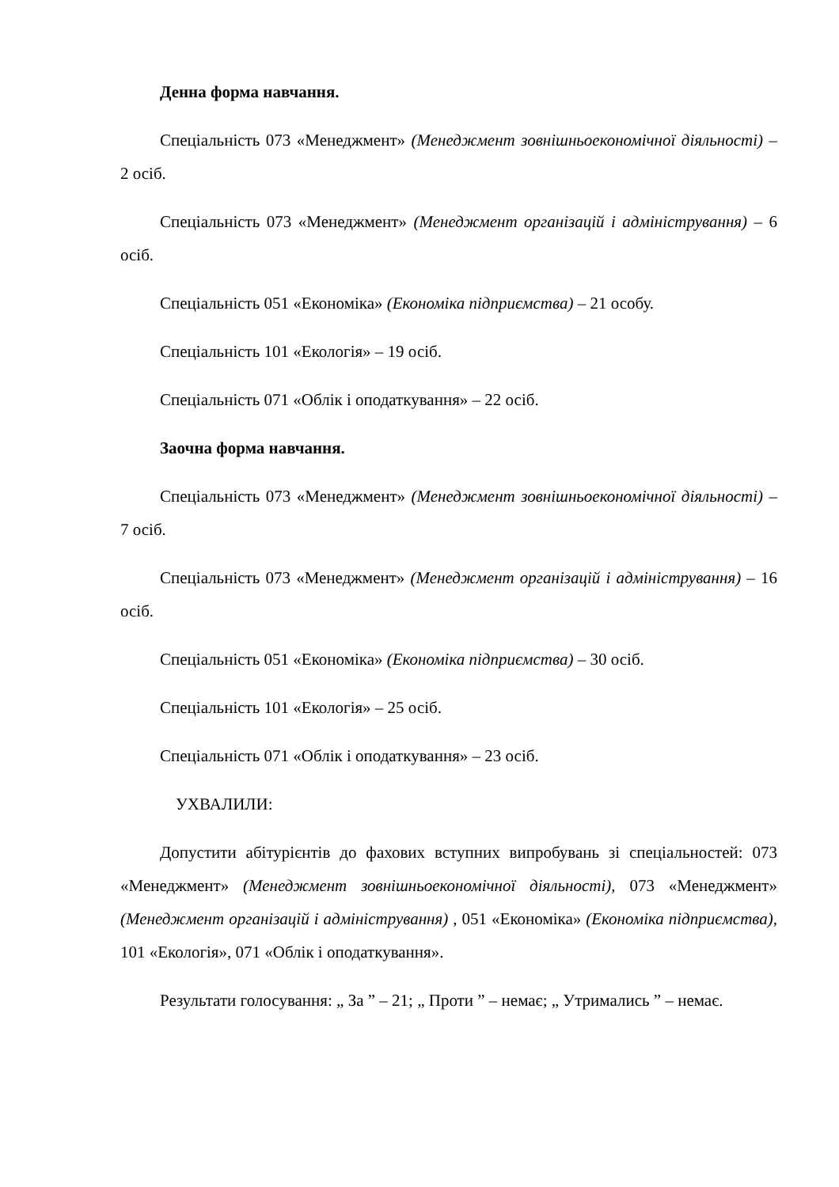Денна форма навчання.
Спеціальність 073 «Менеджмент» (Менеджмент зовнішньоекономічної діяльності) – 2 осіб.
Спеціальність 073 «Менеджмент» (Менеджмент організацій і адміністрування) – 6 осіб.
Спеціальність 051 «Економіка» (Економіка підприємства) – 21 особу.
Спеціальність 101 «Екологія» – 19 осіб.
Спеціальність 071 «Облік і оподаткування» – 22 осіб.
Заочна форма навчання.
Спеціальність 073 «Менеджмент» (Менеджмент зовнішньоекономічної діяльності) – 7 осіб.
Спеціальність 073 «Менеджмент» (Менеджмент організацій і адміністрування) – 16 осіб.
Спеціальність 051 «Економіка» (Економіка підприємства) – 30 осіб.
Спеціальність 101 «Екологія» – 25 осіб.
Спеціальність 071 «Облік і оподаткування» – 23 осіб.
УХВАЛИЛИ:
Допустити абітурієнтів до фахових вступних випробувань зі спеціальностей: 073 «Менеджмент» (Менеджмент зовнішньоекономічної діяльності), 073 «Менеджмент» (Менеджмент організацій і адміністрування) , 051 «Економіка» (Економіка підприємства), 101 «Екологія», 071 «Облік і оподаткування».
Результати голосування: „ За ” – 21; „ Проти ” – немає; „ Утримались ” – немає.